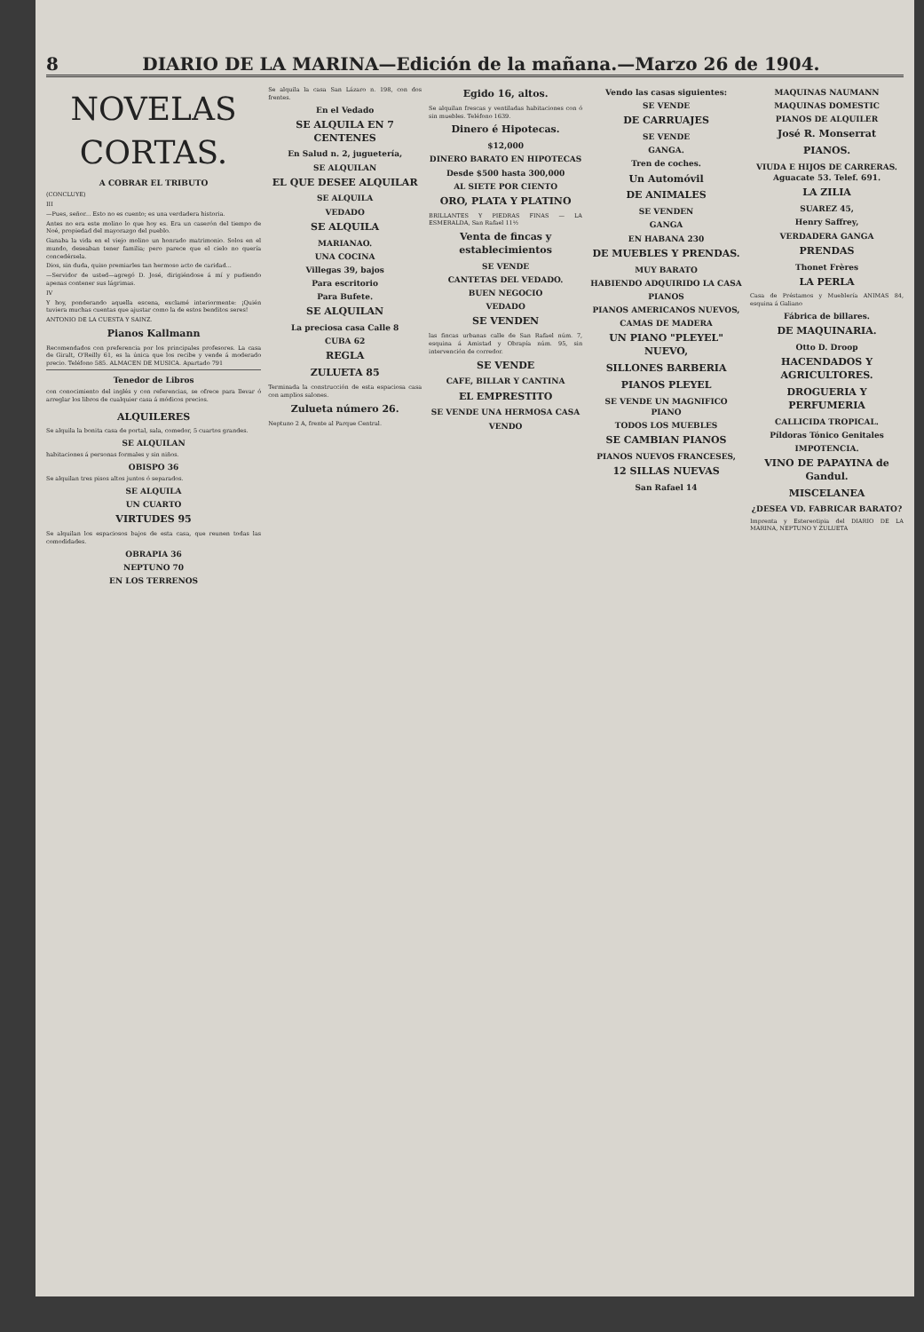8 DIARIO DE LA MARINA—Edición de la mañana.—Marzo 26 de 1904.
NOVELAS CORTAS.
A COBRAR EL TRIBUTO
(CONCLUYE)
III
—Pues, señor... Esto no es cuento; es una verdadera historia.
Antes no era este molino lo que hoy es. Era un caserón del tiempo de Noé, propiedad del mayorazgo del pueblo.
Ganaba la vida en el viejo molino un honrado matrimonio. Solos en el mundo, deseaban tener familia; pero parece que el cielo no quería concedérsela.
Dios, sin duda, quiso premiarles tan hermoso acto de caridad...
—Servidor de usted—agregó D. José, dirigiéndose á mí y pudiendo apenas contener sus lágrimas.
IV
Y hoy, ponderando aquella escena, exclamé interiormente: ¡Quién tuviera muchas cuentas que ajustar como la de estos benditos seres!
ANTONIO DE LA CUESTA Y SAINZ.
Pianos Kallmann
Recomendados con preferencia por los principales profesores. La casa de Giralt, O'Reilly 61, es la única que los recibe y vende á moderado precio. Teléfono 585. ALMACEN DE MUSICA. Apartado 791
Tenedor de Libros
con conocimiento del inglés y con referencias, se ofrece para llevar ó arreglar los libros de cualquier casa á módicos precios.
ALQUILERES
Se alquila la bonita casa de portal, sala, comedor, 5 cuartos grandes.
SE ALQUILAN
habitaciones á personas formales y sin niños.
OBISPO 36
Se alquilan tres pisos altos juntos ó separados.
SE ALQUILA
UN CUARTO
VIRTUDES 95
Se alquilan los espaciosos bajos de esta casa, que reunen todas las comodidades.
OBRAPIA 36
NEPTUNO 70
EN LOS TERRENOS
Se alquila la casa San Lázaro n. 198, con dos frentes.
En el Vedado
SE ALQUILA EN 7 CENTENES
En Salud n. 2, juguetería,
SE ALQUILAN
EL QUE DESEE ALQUILAR
SE ALQUILA
VEDADO
SE ALQUILA
MARIANAO.
UNA COCINA
Villegas 39, bajos
Para escritorio
Para Bufete.
SE ALQUILAN
La preciosa casa Calle 8
CUBA 62
REGLA
ZULUETA 85
Terminada la construcción de esta espaciosa casa con amplios salones.
Zulueta número 26.
Neptuno 2 A, frente al Parque Central.
Egido 16, altos.
Se alquilan frescas y ventiladas habitaciones con ó sin muebles. Teléfono 1639.
Dinero é Hipotecas.
$12,000
DINERO BARATO EN HIPOTECAS
Desde $500 hasta 300,000
AL SIETE POR CIENTO
ORO, PLATA Y PLATINO
BRILLANTES Y PIEDRAS FINAS — LA ESMERALDA, San Rafael 11½
Venta de fincas y establecimientos
SE VENDE
CANTETAS DEL VEDADO.
BUEN NEGOCIO
VEDADO
SE VENDEN
las fincas urbanas calle de San Rafael núm. 7, esquina á Amistad y Obrapía núm. 95, sin intervención de corredor.
SE VENDE
CAFE, BILLAR Y CANTINA
EL EMPRESTITO
SE VENDE UNA HERMOSA CASA
VENDO
Vendo las casas siguientes:
SE VENDE
DE CARRUAJES
SE VENDE
GANGA.
Tren de coches.
Un Automóvil
DE ANIMALES
SE VENDEN
GANGA
EN HABANA 230
DE MUEBLES Y PRENDAS.
MUY BARATO
HABIENDO ADQUIRIDO LA CASA
PIANOS
PIANOS AMERICANOS NUEVOS,
CAMAS DE MADERA
UN PIANO "PLEYEL" NUEVO,
SILLONES BARBERIA
PIANOS PLEYEL
SE VENDE UN MAGNIFICO PIANO
TODOS LOS MUEBLES
SE CAMBIAN PIANOS
PIANOS NUEVOS FRANCESES,
12 SILLAS NUEVAS
San Rafael 14
MAQUINAS NAUMANN
MAQUINAS DOMESTIC
PIANOS DE ALQUILER
José R. Monserrat
PIANOS.
VIUDA E HIJOS DE CARRERAS. Aguacate 53. Telef. 691.
LA ZILIA
SUAREZ 45,
Henry Saffrey,
VERDADERA GANGA
PRENDAS
Thonet Frères
LA PERLA
Casa de Préstamos y Mueblería ANIMAS 84, esquina á Galiano
Fábrica de billares.
DE MAQUINARIA.
Otto D. Droop
HACENDADOS Y AGRICULTORES.
DROGUERIA Y PERFUMERIA
CALLICIDA TROPICAL.
Píldoras Tónico Genitales
IMPOTENCIA.
VINO DE PAPAYINA de Gandul.
MISCELANEA
¿DESEA VD. FABRICAR BARATO?
Imprenta y Estereotipia del DIARIO DE LA MARINA, NEPTUNO Y ZULUETA